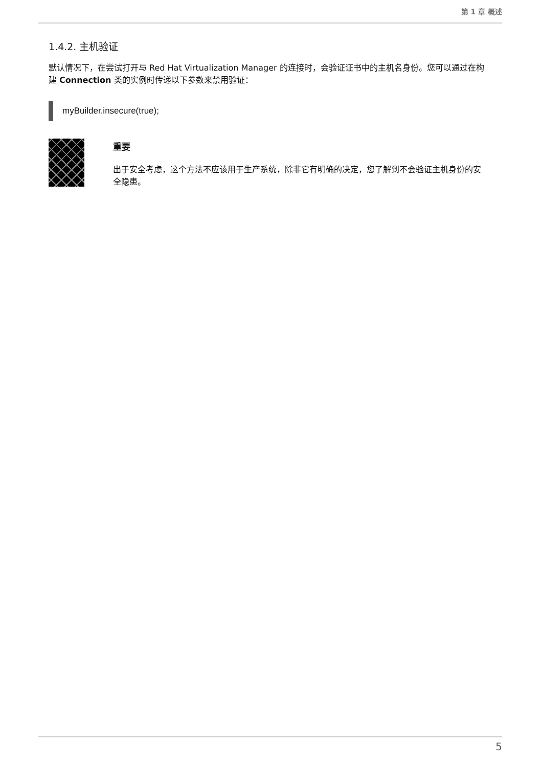第 1 章 概述
1.4.2. 主机验证
默认情况下，在尝试打开与 Red Hat Virtualization Manager 的连接时，会验证证书中的主机名身份。您可以通过在构建 Connection 类的实例时传递以下参数来禁用验证：
myBuilder.insecure(true);
重要
出于安全考虑，这个方法不应该用于生产系统，除非它有明确的决定，您了解到不会验证主机身份的安全隐患。
5